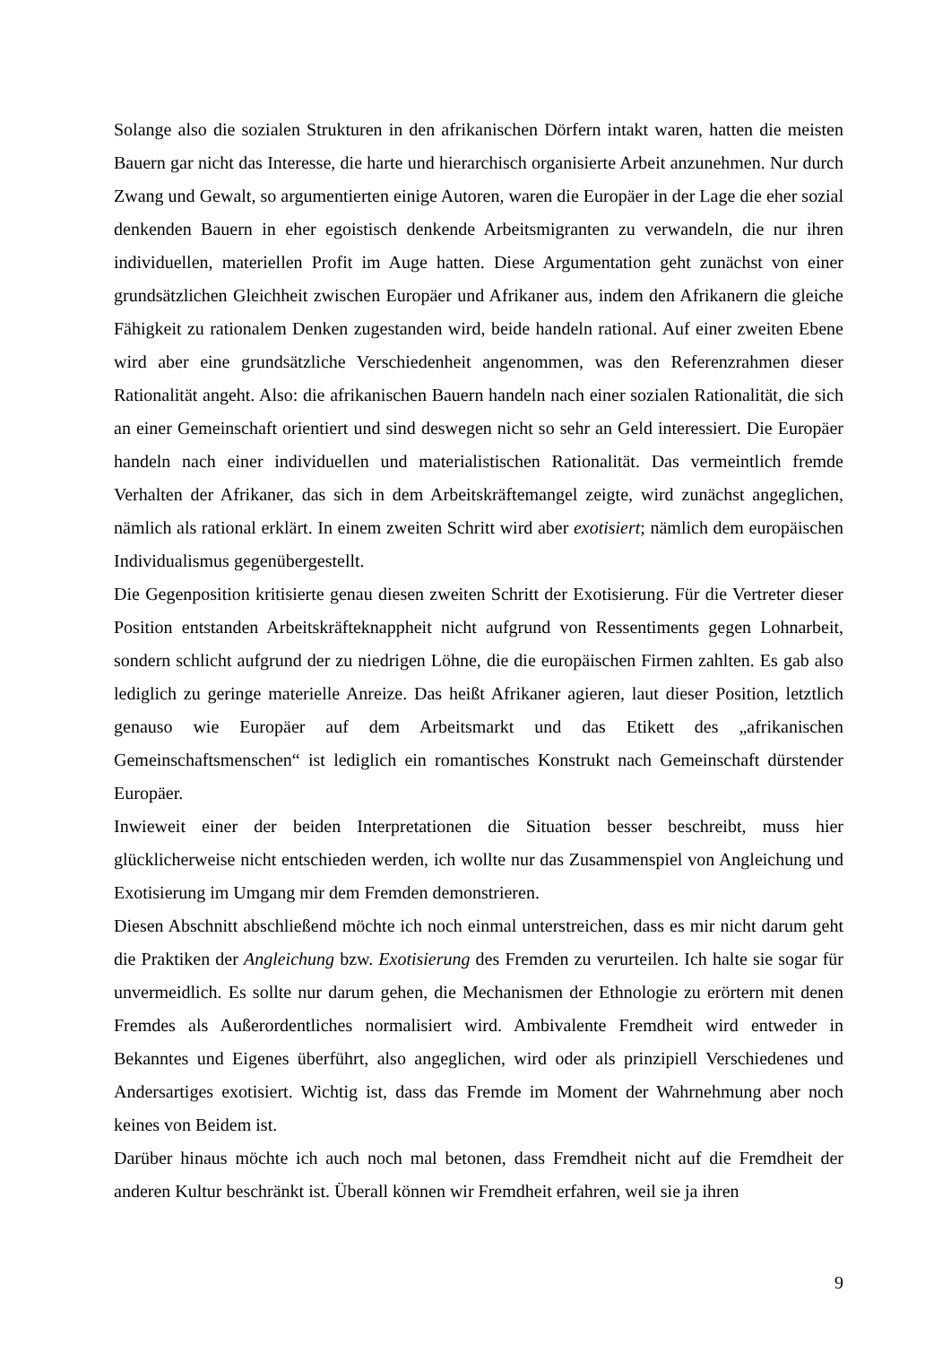Solange also die sozialen Strukturen in den afrikanischen Dörfern intakt waren, hatten die meisten Bauern gar nicht das Interesse, die harte und hierarchisch organisierte Arbeit anzunehmen. Nur durch Zwang und Gewalt, so argumentierten einige Autoren, waren die Europäer in der Lage die eher sozial denkenden Bauern in eher egoistisch denkende Arbeitsmigranten zu verwandeln, die nur ihren individuellen, materiellen Profit im Auge hatten. Diese Argumentation geht zunächst von einer grundsätzlichen Gleichheit zwischen Europäer und Afrikaner aus, indem den Afrikanern die gleiche Fähigkeit zu rationalem Denken zugestanden wird, beide handeln rational. Auf einer zweiten Ebene wird aber eine grundsätzliche Verschiedenheit angenommen, was den Referenzrahmen dieser Rationalität angeht. Also: die afrikanischen Bauern handeln nach einer sozialen Rationalität, die sich an einer Gemeinschaft orientiert und sind deswegen nicht so sehr an Geld interessiert. Die Europäer handeln nach einer individuellen und materialistischen Rationalität. Das vermeintlich fremde Verhalten der Afrikaner, das sich in dem Arbeitskräftemangel zeigte, wird zunächst angeglichen, nämlich als rational erklärt. In einem zweiten Schritt wird aber exotisiert; nämlich dem europäischen Individualismus gegenübergestellt.
Die Gegenposition kritisierte genau diesen zweiten Schritt der Exotisierung. Für die Vertreter dieser Position entstanden Arbeitskräfteknappheit nicht aufgrund von Ressentiments gegen Lohnarbeit, sondern schlicht aufgrund der zu niedrigen Löhne, die die europäischen Firmen zahlten. Es gab also lediglich zu geringe materielle Anreize. Das heißt Afrikaner agieren, laut dieser Position, letztlich genauso wie Europäer auf dem Arbeitsmarkt und das Etikett des „afrikanischen Gemeinschaftsmenschen“ ist lediglich ein romantisches Konstrukt nach Gemeinschaft dürstender Europäer.
Inwieweit einer der beiden Interpretationen die Situation besser beschreibt, muss hier glücklicherweise nicht entschieden werden, ich wollte nur das Zusammenspiel von Angleichung und Exotisierung im Umgang mir dem Fremden demonstrieren.
Diesen Abschnitt abschließend möchte ich noch einmal unterstreichen, dass es mir nicht darum geht die Praktiken der Angleichung bzw. Exotisierung des Fremden zu verurteilen. Ich halte sie sogar für unvermeidlich. Es sollte nur darum gehen, die Mechanismen der Ethnologie zu erörtern mit denen Fremdes als Außerordentliches normalisiert wird. Ambivalente Fremdheit wird entweder in Bekanntes und Eigenes überführt, also angeglichen, wird oder als prinzipiell Verschiedenes und Andersartiges exotisiert. Wichtig ist, dass das Fremde im Moment der Wahrnehmung aber noch keines von Beidem ist.
Darüber hinaus möchte ich auch noch mal betonen, dass Fremdheit nicht auf die Fremdheit der anderen Kultur beschränkt ist. Überall können wir Fremdheit erfahren, weil sie ja ihren
9